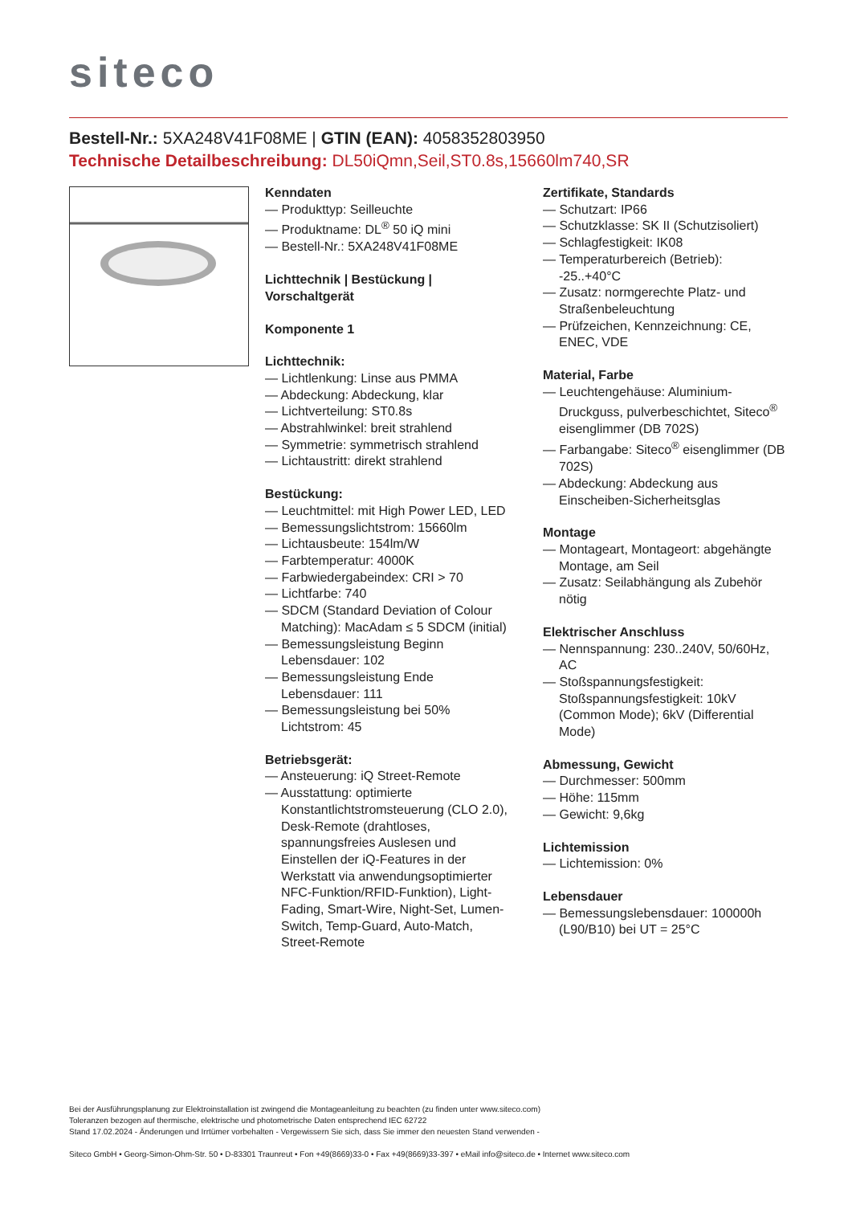siteco
Bestell-Nr.: 5XA248V41F08ME | GTIN (EAN): 4058352803950
Technische Detailbeschreibung: DL50iQmn,Seil,ST0.8s,15660lm740,SR
Kenndaten
— Produkttyp: Seilleuchte
— Produktname: DL<sup>®</sup> 50 iQ mini
— Bestell-Nr.: 5XA248V41F08ME
Lichttechnik | Bestückung | Vorschaltgerät
Komponente 1
Lichttechnik:
— Lichtlenkung: Linse aus PMMA
— Abdeckung: Abdeckung, klar
— Lichtverteilung: ST0.8s
— Abstrahlwinkel: breit strahlend
— Symmetrie: symmetrisch strahlend
— Lichtaustritt: direkt strahlend
Bestückung:
— Leuchtmittel: mit High Power LED, LED
— Bemessungslichtstrom: 15660lm
— Lichtausbeute: 154lm/W
— Farbtemperatur: 4000K
— Farbwiedergabeindex: CRI > 70
— Lichtfarbe: 740
— SDCM (Standard Deviation of Colour Matching): MacAdam ≤ 5 SDCM (initial)
— Bemessungsleistung Beginn Lebensdauer: 102
— Bemessungsleistung Ende Lebensdauer: 111
— Bemessungsleistung bei 50% Lichtstrom: 45
Betriebsgerät:
— Ansteuerung: iQ Street-Remote
— Ausstattung: optimierte Konstantlichtstromsteuerung (CLO 2.0), Desk-Remote (drahtloses, spannungsfreies Auslesen und Einstellen der iQ-Features in der Werkstatt via anwendungsoptimierter NFC-Funktion/RFID-Funktion), Light-Fading, Smart-Wire, Night-Set, Lumen-Switch, Temp-Guard, Auto-Match, Street-Remote
Zertifikate, Standards
— Schutzart: IP66
— Schutzklasse: SK II (Schutzisoliert)
— Schlagfestigkeit: IK08
— Temperaturbereich (Betrieb): -25..+40°C
— Zusatz: normgerechte Platz- und Straßenbeleuchtung
— Prüfzeichen, Kennzeichnung: CE, ENEC, VDE
Material, Farbe
— Leuchtengehäuse: Aluminium-Druckguss, pulverbeschichtet, Siteco<sup>®</sup> eisenglimmer (DB 702S)
— Farbangabe: Siteco<sup>®</sup> eisenglimmer (DB 702S)
— Abdeckung: Abdeckung aus Einscheiben-Sicherheitsglas
Montage
— Montageart, Montageort: abgehängte Montage, am Seil
— Zusatz: Seilabhängung als Zubehör nötig
Elektrischer Anschluss
— Nennspannung: 230..240V, 50/60Hz, AC
— Stoßspannungsfestigkeit: Stoßspannungsfestigkeit: 10kV (Common Mode); 6kV (Differential Mode)
Abmessung, Gewicht
— Durchmesser: 500mm
— Höhe: 115mm
— Gewicht: 9,6kg
Lichtemission
— Lichtemission: 0%
Lebensdauer
— Bemessungslebensdauer: 100000h (L90/B10) bei UT = 25°C
Bei der Ausführungsplanung zur Elektroinstallation ist zwingend die Montageanleitung zu beachten (zu finden unter www.siteco.com)
Toleranzen bezogen auf thermische, elektrische und photometrische Daten entsprechend IEC 62722
Stand 17.02.2024 - Änderungen und Irrtümer vorbehalten - Vergewissern Sie sich, dass Sie immer den neuesten Stand verwenden -
Siteco GmbH • Georg-Simon-Ohm-Str. 50 • D-83301 Traunreut • Fon +49(8669)33-0 • Fax +49(8669)33-397 • eMail info@siteco.de • Internet www.siteco.com